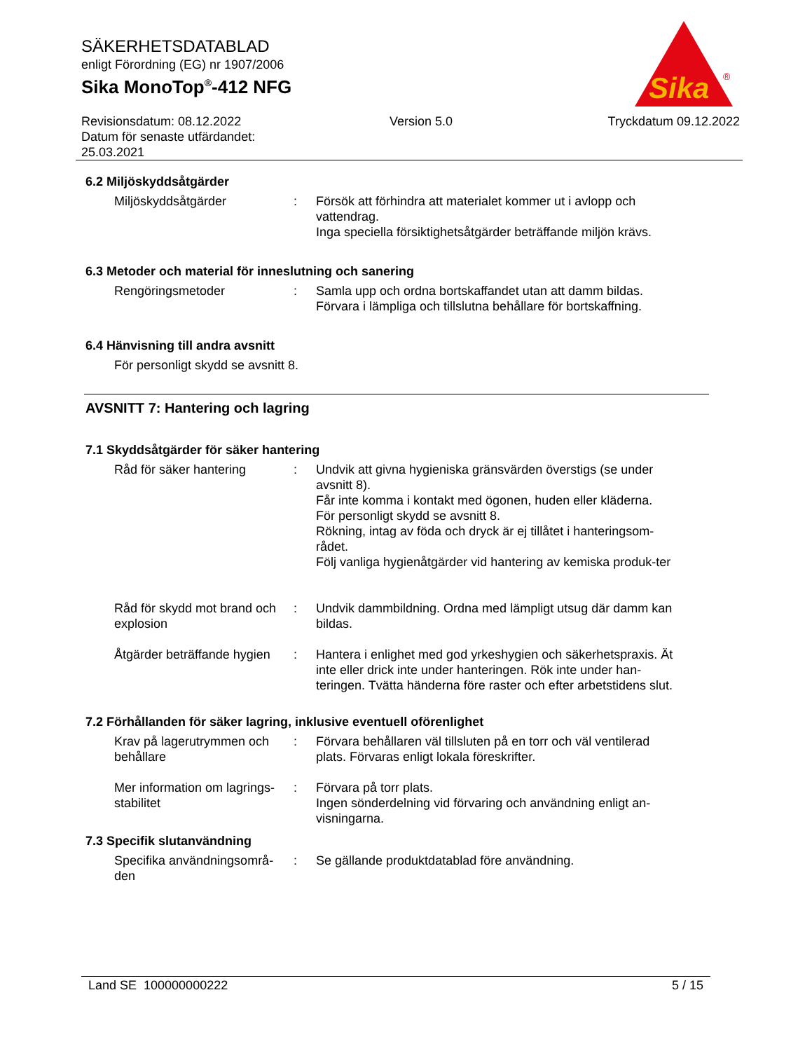SÄKERHETSDATABLAD
enligt Förordning (EG) nr 1907/2006
Sika MonoTop<sup>®</sup>-412 NFG
Sika
®
Revisionsdatum: 08.12.2022
Datum för senaste utfärdandet:
25.03.2021
Version 5.0 Tryckdatum 09.12.2022
6.2 Miljöskyddsåtgärder
Miljöskyddsåtgärder : Försök att förhindra att materialet kommer ut i avlopp och vattendrag.
Inga speciella försiktighetsåtgärder beträffande miljön krävs.
6.3 Metoder och material för inneslutning och sanering
Rengöringsmetoder : Samla upp och ordna bortskaffandet utan att damm bildas.
Förvara i lämpliga och tillslutna behållare för bortskaffning.
6.4 Hänvisning till andra avsnitt
För personligt skydd se avsnitt 8.
AVSNITT 7: Hantering och lagring
7.1 Skyddsåtgärder för säker hantering
Råd för säker hantering : Undvik att givna hygieniska gränsvärden överstigs (se under avsnitt 8).
Får inte komma i kontakt med ögonen, huden eller kläderna.
För personligt skydd se avsnitt 8.
Rökning, intag av föda och dryck är ej tillåtet i hanteringsom-rådet.
Följ vanliga hygienåtgärder vid hantering av kemiska produk-ter
Råd för skydd mot brand och explosion
: Undvik dammbildning. Ordna med lämpligt utsug där damm kan bildas.
Åtgärder beträffande hygien
: Hantera i enlighet med god yrkeshygien och säkerhetspraxis. Ät inte eller drick inte under hanteringen. Rök inte under han-teringen. Tvätta händerna före raster och efter arbetstidens slut.
7.2 Förhållanden för säker lagring, inklusive eventuell oförenlighet
Krav på lagerutrymmen och behållare
: Förvara behållaren väl tillsluten på en torr och väl ventilerad plats. Förvaras enligt lokala föreskrifter.
Mer information om lagrings-stabilitet
: Förvara på torr plats.
Ingen sönderdelning vid förvaring och användning enligt an-visningarna.
7.3 Specifik slutanvändning
Specifika användningsområ-den
: Se gällande produktdatablad före användning.
Land SE 100000000222 5 / 15